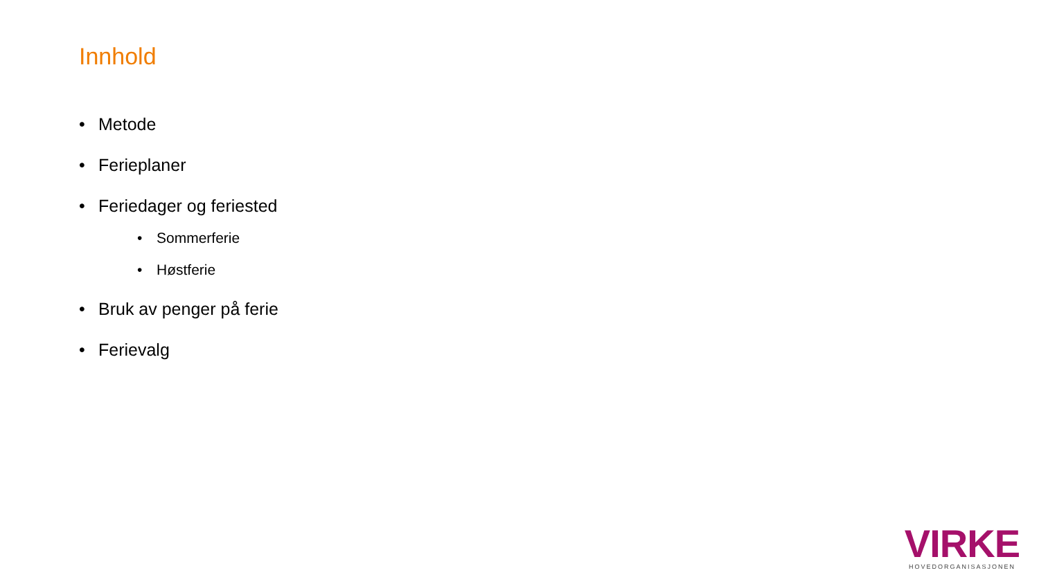Innhold
• Metode
• Ferieplaner
• Feriedager og feriested
• Sommerferie
• Høstferie
• Bruk av penger på ferie
• Ferievalg
VIRKE
HOVEDORGANISASJONEN